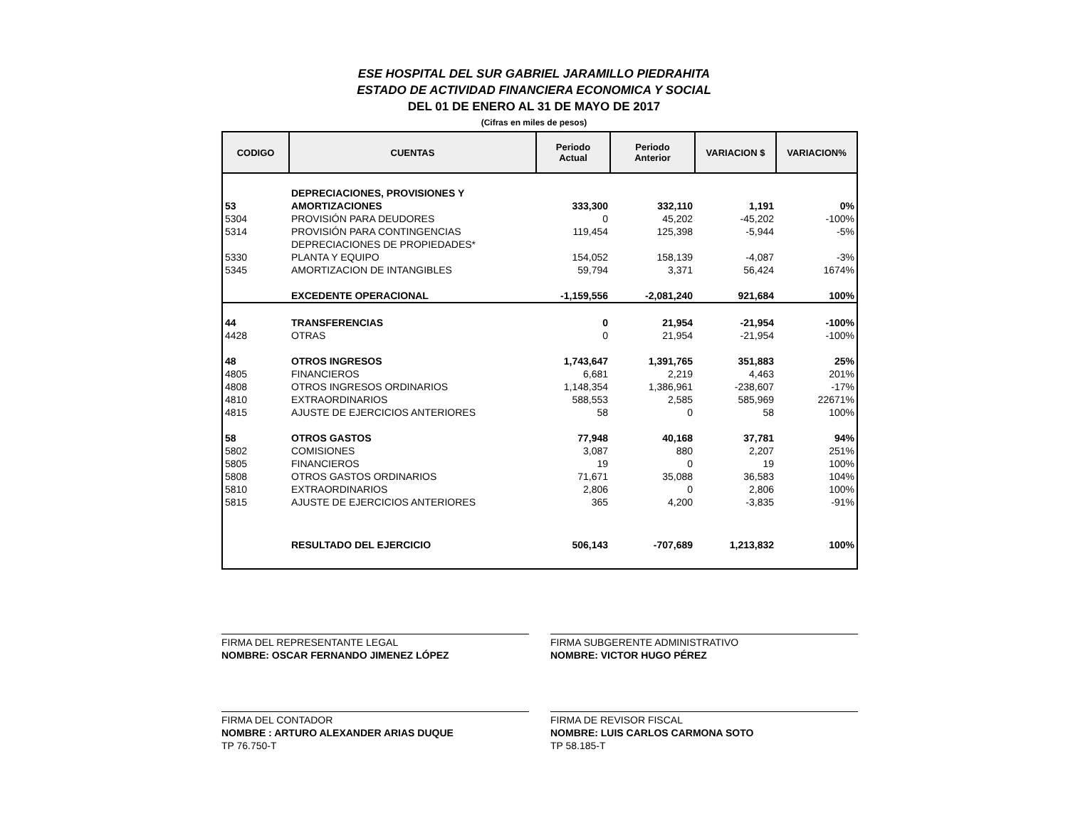ESE HOSPITAL DEL SUR GABRIEL JARAMILLO PIEDRAHITA
ESTADO DE ACTIVIDAD FINANCIERA ECONOMICA Y SOCIAL
DEL 01 DE ENERO AL 31 DE MAYO DE 2017
(Cifras en miles de pesos)
| CODIGO | CUENTAS | Periodo Actual | Periodo Anterior | VARIACION $ | VARIACION% |
| --- | --- | --- | --- | --- | --- |
| | DEPRECIACIONES, PROVISIONES Y | | | | |
| 53 | AMORTIZACIONES | 333,300 | 332,110 | 1,191 | 0% |
| 5304 | PROVISIÓN PARA DEUDORES | 0 | 45,202 | -45,202 | -100% |
| 5314 | PROVISIÓN PARA CONTINGENCIAS | 119,454 | 125,398 | -5,944 | -5% |
| | DEPRECIACIONES DE PROPIEDADES* | | | | |
| 5330 | PLANTA Y EQUIPO | 154,052 | 158,139 | -4,087 | -3% |
| 5345 | AMORTIZACION DE INTANGIBLES | 59,794 | 3,371 | 56,424 | 1674% |
| | EXCEDENTE OPERACIONAL | -1,159,556 | -2,081,240 | 921,684 | 100% |
| 44 | TRANSFERENCIAS | 0 | 21,954 | -21,954 | -100% |
| 4428 | OTRAS | 0 | 21,954 | -21,954 | -100% |
| 48 | OTROS INGRESOS | 1,743,647 | 1,391,765 | 351,883 | 25% |
| 4805 | FINANCIEROS | 6,681 | 2,219 | 4,463 | 201% |
| 4808 | OTROS INGRESOS ORDINARIOS | 1,148,354 | 1,386,961 | -238,607 | -17% |
| 4810 | EXTRAORDINARIOS | 588,553 | 2,585 | 585,969 | 22671% |
| 4815 | AJUSTE DE EJERCICIOS ANTERIORES | 58 | 0 | 58 | 100% |
| 58 | OTROS GASTOS | 77,948 | 40,168 | 37,781 | 94% |
| 5802 | COMISIONES | 3,087 | 880 | 2,207 | 251% |
| 5805 | FINANCIEROS | 19 | 0 | 19 | 100% |
| 5808 | OTROS GASTOS ORDINARIOS | 71,671 | 35,088 | 36,583 | 104% |
| 5810 | EXTRAORDINARIOS | 2,806 | 0 | 2,806 | 100% |
| 5815 | AJUSTE DE EJERCICIOS ANTERIORES | 365 | 4,200 | -3,835 | -91% |
| | RESULTADO DEL EJERCICIO | 506,143 | -707,689 | 1,213,832 | 100% |
FIRMA DEL REPRESENTANTE LEGAL
NOMBRE: OSCAR FERNANDO JIMENEZ LÓPEZ
FIRMA SUBGERENTE ADMINISTRATIVO
NOMBRE: VICTOR HUGO PÉREZ
FIRMA DEL CONTADOR
NOMBRE : ARTURO ALEXANDER ARIAS DUQUE
TP 76.750-T
FIRMA DE REVISOR FISCAL
NOMBRE: LUIS CARLOS CARMONA SOTO
TP 58.185-T